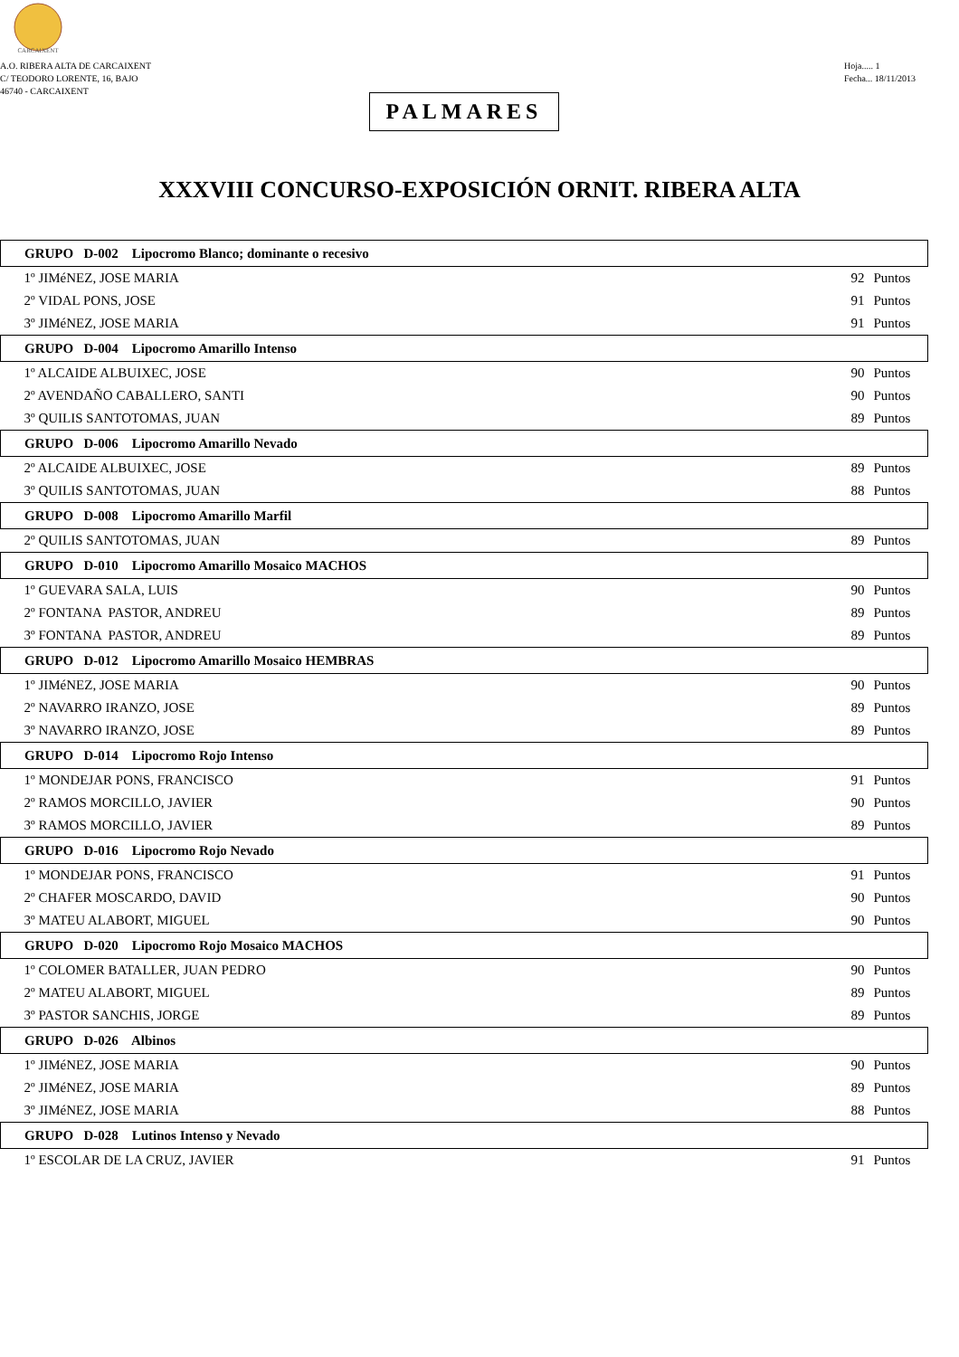CARCAIXENT
A.O. RIBERA ALTA DE CARCAIXENT
C/ TEODORO LORENTE, 16, BAJO
46740 - CARCAIXENT
Hoja..... 1
Fecha... 18/11/2013
PALMARES
XXXVIII CONCURSO-EXPOSICIÓN ORNIT. RIBERA ALTA
| GRUPO D-002 Lipocromo Blanco; dominante o recesivo | | |
| --- | --- | --- |
| 1º JIMéNEZ, JOSE MARIA | 92 | Puntos |
| 2º VIDAL PONS, JOSE | 91 | Puntos |
| 3º JIMéNEZ, JOSE MARIA | 91 | Puntos |
| GRUPO D-004 Lipocromo Amarillo Intenso | | |
| 1º ALCAIDE ALBUIXEC, JOSE | 90 | Puntos |
| 2º AVENDAÑO CABALLERO, SANTI | 90 | Puntos |
| 3º QUILIS SANTOTOMAS, JUAN | 89 | Puntos |
| GRUPO D-006 Lipocromo Amarillo Nevado | | |
| 2º ALCAIDE ALBUIXEC, JOSE | 89 | Puntos |
| 3º QUILIS SANTOTOMAS, JUAN | 88 | Puntos |
| GRUPO D-008 Lipocromo Amarillo Marfil | | |
| 2º QUILIS SANTOTOMAS, JUAN | 89 | Puntos |
| GRUPO D-010 Lipocromo Amarillo Mosaico MACHOS | | |
| 1º GUEVARA SALA, LUIS | 90 | Puntos |
| 2º FONTANA PASTOR, ANDREU | 89 | Puntos |
| 3º FONTANA PASTOR, ANDREU | 89 | Puntos |
| GRUPO D-012 Lipocromo Amarillo Mosaico HEMBRAS | | |
| 1º JIMéNEZ, JOSE MARIA | 90 | Puntos |
| 2º NAVARRO IRANZO, JOSE | 89 | Puntos |
| 3º NAVARRO IRANZO, JOSE | 89 | Puntos |
| GRUPO D-014 Lipocromo Rojo Intenso | | |
| 1º MONDEJAR PONS, FRANCISCO | 91 | Puntos |
| 2º RAMOS MORCILLO, JAVIER | 90 | Puntos |
| 3º RAMOS MORCILLO, JAVIER | 89 | Puntos |
| GRUPO D-016 Lipocromo Rojo Nevado | | |
| 1º MONDEJAR PONS, FRANCISCO | 91 | Puntos |
| 2º CHAFER MOSCARDO, DAVID | 90 | Puntos |
| 3º MATEU ALABORT, MIGUEL | 90 | Puntos |
| GRUPO D-020 Lipocromo Rojo Mosaico MACHOS | | |
| 1º COLOMER BATALLER, JUAN PEDRO | 90 | Puntos |
| 2º MATEU ALABORT, MIGUEL | 89 | Puntos |
| 3º PASTOR SANCHIS, JORGE | 89 | Puntos |
| GRUPO D-026 Albinos | | |
| 1º JIMéNEZ, JOSE MARIA | 90 | Puntos |
| 2º JIMéNEZ, JOSE MARIA | 89 | Puntos |
| 3º JIMéNEZ, JOSE MARIA | 88 | Puntos |
| GRUPO D-028 Lutinos Intenso y Nevado | | |
| 1º ESCOLAR DE LA CRUZ, JAVIER | 91 | Puntos |